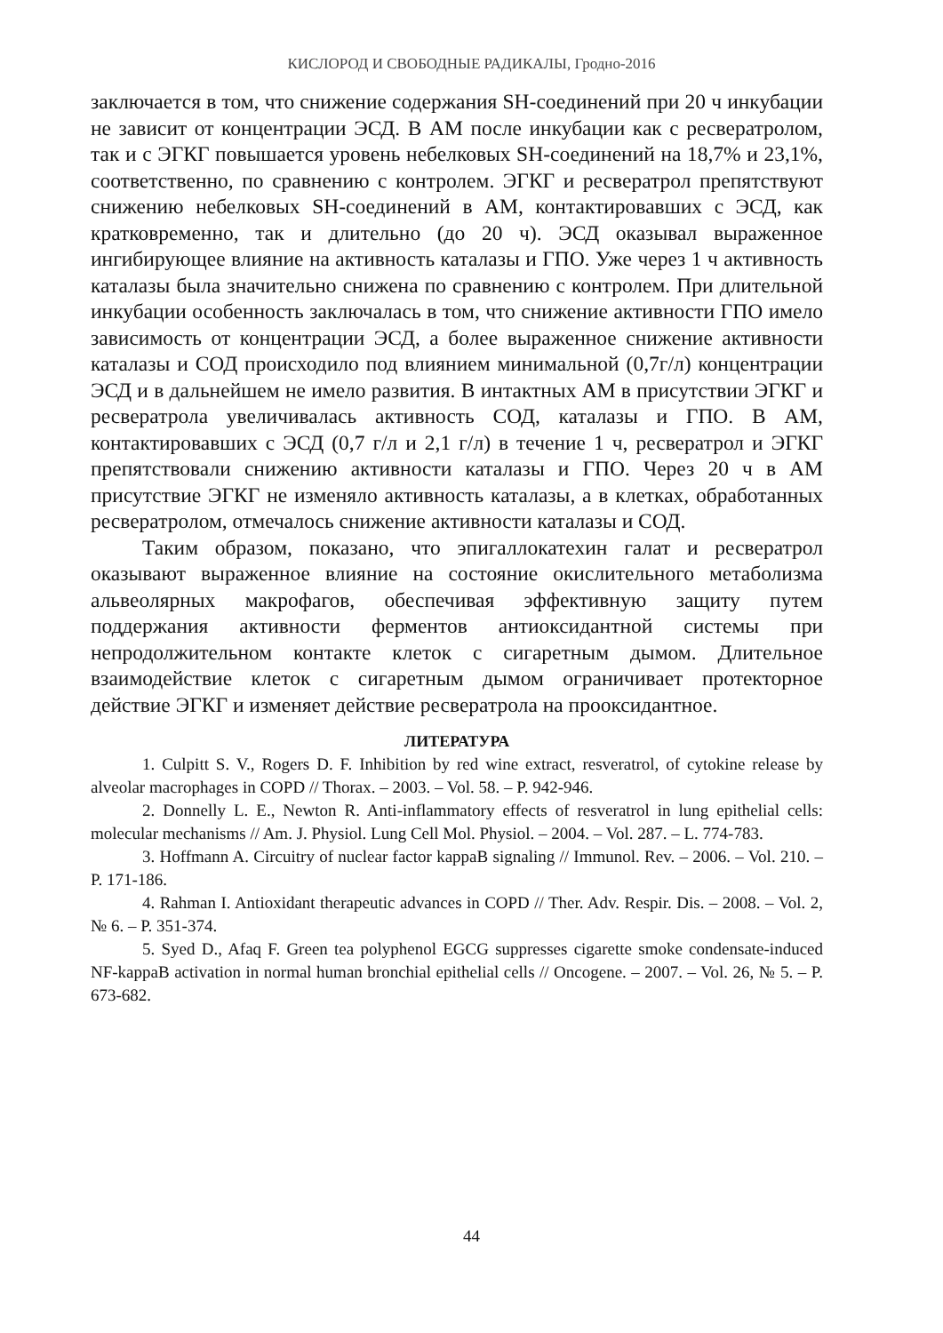КИСЛОРОД И СВОБОДНЫЕ РАДИКАЛЫ, Гродно-2016
заключается в том, что снижение содержания SH-соединений при 20 ч инкубации не зависит от концентрации ЭСД. В АМ после инкубации как с ресвератролом, так и с ЭГКГ повышается уровень небелковых SH-соединений на 18,7% и 23,1%, соответственно, по сравнению с контролем. ЭГКГ и ресвератрол препятствуют снижению небелковых SH-соединений в АМ, контактировавших с ЭСД, как кратковременно, так и длительно (до 20 ч). ЭСД оказывал выраженное ингибирующее влияние на активность каталазы и ГПО. Уже через 1 ч активность каталазы была значительно снижена по сравнению с контролем. При длительной инкубации особенность заключалась в том, что снижение активности ГПО имело зависимость от концентрации ЭСД, а более выраженное снижение активности каталазы и СОД происходило под влиянием минимальной (0,7г/л) концентрации ЭСД и в дальнейшем не имело развития. В интактных АМ в присутствии ЭГКГ и ресвератрола увеличивалась активность СОД, каталазы и ГПО. В АМ, контактировавших с ЭСД (0,7 г/л и 2,1 г/л) в течение 1 ч, ресвератрол и ЭГКГ препятствовали снижению активности каталазы и ГПО. Через 20 ч в АМ присутствие ЭГКГ не изменяло активность каталазы, а в клетках, обработанных ресвератролом, отмечалось снижение активности каталазы и СОД.
Таким образом, показано, что эпигаллокатехин галат и ресвератрол оказывают выраженное влияние на состояние окислительного метаболизма альвеолярных макрофагов, обеспечивая эффективную защиту путем поддержания активности ферментов антиоксидантной системы при непродолжительном контакте клеток с сигаретным дымом. Длительное взаимодействие клеток с сигаретным дымом ограничивает протекторное действие ЭГКГ и изменяет действие ресвератрола на прооксидантное.
ЛИТЕРАТУРА
1. Culpitt S. V., Rogers D. F. Inhibition by red wine extract, resveratrol, of cytokine release by alveolar macrophages in COPD // Thorax. – 2003. – Vol. 58. – P. 942-946.
2. Donnelly L. E., Newton R. Anti-inflammatory effects of resveratrol in lung epithelial cells: molecular mechanisms // Am. J. Physiol. Lung Cell Mol. Physiol. – 2004. – Vol. 287. – L. 774-783.
3. Hoffmann A. Circuitry of nuclear factor kappaB signaling // Immunol. Rev. – 2006. – Vol. 210. – P. 171-186.
4. Rahman I. Antioxidant therapeutic advances in COPD // Ther. Adv. Respir. Dis. – 2008. – Vol. 2, № 6. – P. 351-374.
5. Syed D., Afaq F. Green tea polyphenol EGCG suppresses cigarette smoke condensate-induced NF-kappaB activation in normal human bronchial epithelial cells // Oncogene. – 2007. – Vol. 26, № 5. – P. 673-682.
44